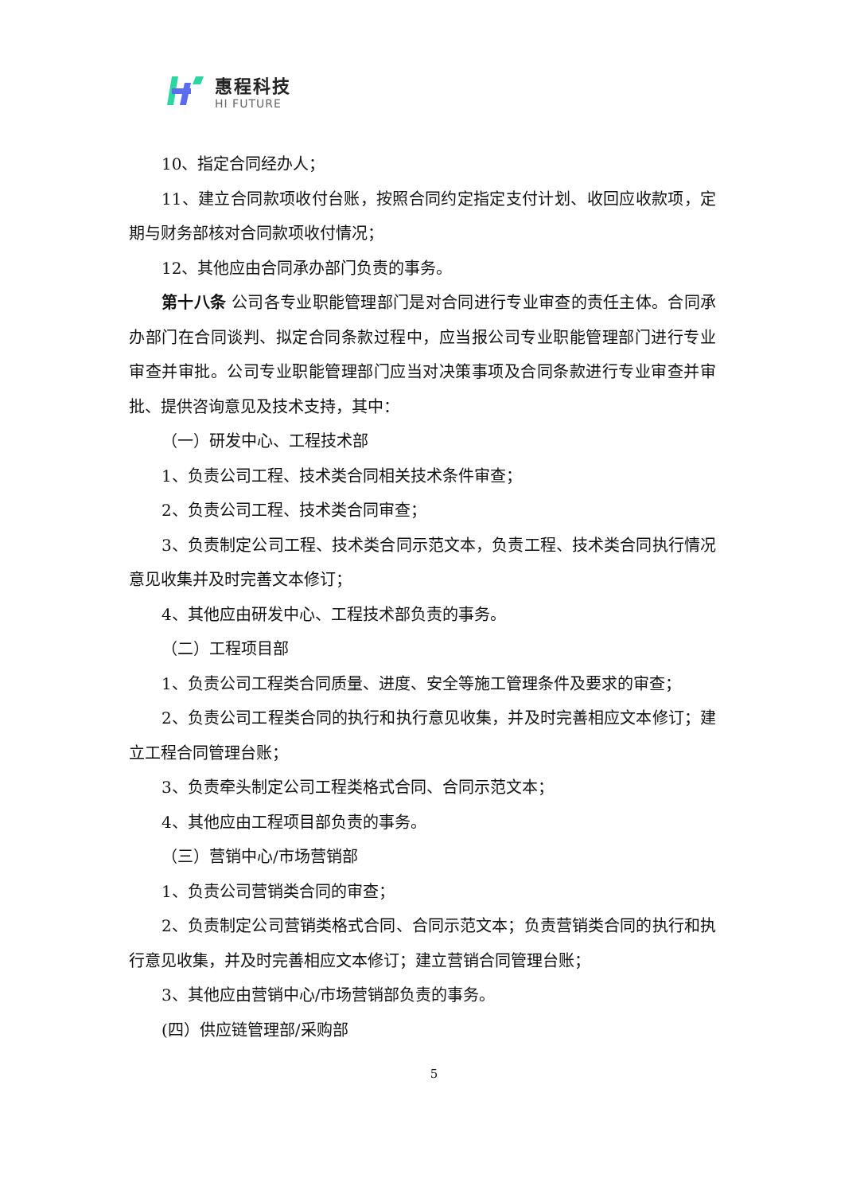惠程科技
HI FUTURE
10、指定合同经办人；
11、建立合同款项收付台账，按照合同约定指定支付计划、收回应收款项，定期与财务部核对合同款项收付情况；
12、其他应由合同承办部门负责的事务。
第十八条 公司各专业职能管理部门是对合同进行专业审查的责任主体。合同承办部门在合同谈判、拟定合同条款过程中，应当报公司专业职能管理部门进行专业审查并审批。公司专业职能管理部门应当对决策事项及合同条款进行专业审查并审批、提供咨询意见及技术支持，其中：
（一）研发中心、工程技术部
1、负责公司工程、技术类合同相关技术条件审查；
2、负责公司工程、技术类合同审查；
3、负责制定公司工程、技术类合同示范文本，负责工程、技术类合同执行情况意见收集并及时完善文本修订；
4、其他应由研发中心、工程技术部负责的事务。
（二）工程项目部
1、负责公司工程类合同质量、进度、安全等施工管理条件及要求的审查；
2、负责公司工程类合同的执行和执行意见收集，并及时完善相应文本修订；建立工程合同管理台账；
3、负责牵头制定公司工程类格式合同、合同示范文本；
4、其他应由工程项目部负责的事务。
（三）营销中心/市场营销部
1、负责公司营销类合同的审查；
2、负责制定公司营销类格式合同、合同示范文本；负责营销类合同的执行和执行意见收集，并及时完善相应文本修订；建立营销合同管理台账；
3、其他应由营销中心/市场营销部负责的事务。
(四）供应链管理部/采购部
5